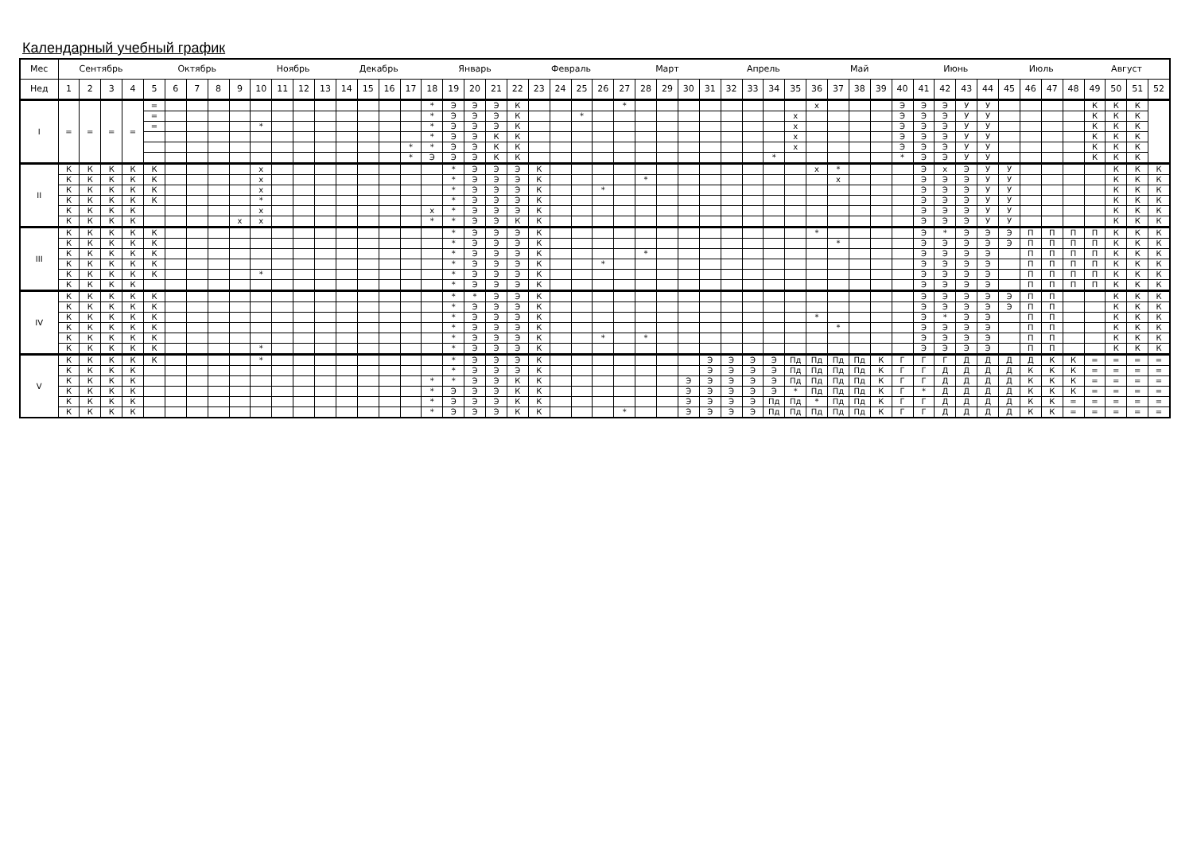Календарный учебный график
| Мес | Сентябрь | | | | Октябрь | | | | | Ноябрь | | | | Декабрь | | | | Январь | | | | | Февраль | | | | Март | | | | | Апрель | | | | Май | | | | | Июнь | | | | Июль | | | | Август | | | |
| --- | --- | --- | --- | --- | --- | --- | --- | --- | --- | --- | --- | --- | --- | --- | --- | --- | --- | --- | --- | --- | --- | --- | --- | --- | --- | --- | --- | --- | --- | --- | --- | --- | --- | --- | --- | --- | --- | --- | --- | --- | --- | --- | --- | --- | --- | --- | --- | --- | --- | --- | --- | --- |
| Нед | 1 | 2 | 3 | 4 | 5 | 6 | 7 | 8 | 9 | 10 | 11 | 12 | 13 | 14 | 15 | 16 | 17 | 18 | 19 | 20 | 21 | 22 | 23 | 24 | 25 | 26 | 27 | 28 | 29 | 30 | 31 | 32 | 33 | 34 | 35 | 36 | 37 | 38 | 39 | 40 | 41 | 42 | 43 | 44 | 45 | 46 | 47 | 48 | 49 | 50 | 51 | 52 |
| I | = | = | = | = | = | | | | | | | | | | | | | * | Э | Э | Э | К | | | | | * | | | | | | | | | х | | | | Э | Э | Э | У | У | | | | | К | К | К | |
| | | | | | = | | | | | | | | | | | | | * | Э | Э | Э | К | | | * | | | | | | | | | | х | | | | | Э | Э | Э | У | У | | | | | К | К | К | |
| | | | | | = | | | | | * | | | | | | | | * | Э | Э | Э | К | | | | | | | | | | | | | х | | | | | Э | Э | Э | У | У | | | | | К | К | К | |
| | | | | | | | | | | | | | | | | | | * | Э | Э | К | К | | | | | | | | | | | | | х | | | | | Э | Э | Э | У | У | | | | | К | К | К | |
| | | | | | | | | | | | | | | | | | * | * | Э | Э | К | К | | | | | | | | | | | | | х | | | | | Э | Э | Э | У | У | | | | | К | К | К | |
| | | | | | | | | | | | | | | | | | * | Э | Э | Э | К | К | | | | | | | | | | | | * | | | | | | * | Э | Э | У | У | | | | | К | К | К | |
| II | К | К | К | К | К | | | | | х | | | | | | | | | * | Э | Э | Э | К | | | | | | | | | | | | | х | * | | | | Э | х | Э | У | У | | | | | К | К | К |
| | К | К | К | К | К | | | | | х | | | | | | | | | * | Э | Э | Э | К | | | | | * | | | | | | | | | х | | | | Э | Э | Э | У | У | | | | | К | К | К |
| | К | К | К | К | К | | | | | х | | | | | | | | | * | Э | Э | Э | К | | | * | | | | | | | | | | | | | | | Э | Э | Э | У | У | | | | | К | К | К |
| | К | К | К | К | К | | | | | * | | | | | | | | | * | Э | Э | Э | К | | | | | | | | | | | | | | | | | | Э | Э | Э | У | У | | | | | К | К | К |
| | К | К | К | К | | | | | | х | | | | | | | | х | * | Э | Э | Э | К | | | | | | | | | | | | | | | | | | Э | Э | Э | У | У | | | | | К | К | К |
| | К | К | К | К | | | | | х | х | | | | | | | | * | * | Э | Э | К | К | | | | | | | | | | | | | | | | | | Э | Э | Э | У | У | | | | | К | К | К |
| III | К | К | К | К | К | | | | | | | | | | | | | | * | Э | Э | Э | К | | | | | | | | | | | | | * | | | | | Э | * | Э | Э | Э | П | П | П | П | К | К | К |
| | К | К | К | К | К | | | | | | | | | | | | | | * | Э | Э | Э | К | | | | | | | | | | | | | | * | | | | Э | Э | Э | Э | Э | П | П | П | П | К | К | К |
| | К | К | К | К | К | | | | | | | | | | | | | | * | Э | Э | Э | К | | | | | * | | | | | | | | | | | | | Э | Э | Э | Э | | П | П | П | П | К | К | К |
| | К | К | К | К | К | | | | | | | | | | | | | | * | Э | Э | Э | К | | | * | | | | | | | | | | | | | | | Э | Э | Э | Э | | П | П | П | П | К | К | К |
| | К | К | К | К | К | | | | | * | | | | | | | | | * | Э | Э | Э | К | | | | | | | | | | | | | | | | | | Э | Э | Э | Э | | П | П | П | П | К | К | К |
| | К | К | К | К | | | | | | | | | | | | | | | * | Э | Э | Э | К | | | | | | | | | | | | | | | | | | Э | Э | Э | Э | | П | П | П | П | К | К | К |
| IV | К | К | К | К | К | | | | | | | | | | | | | | * | * | Э | Э | К | | | | | | | | | | | | | | | | | | Э | Э | Э | Э | Э | П | П | | | К | К | К |
| | К | К | К | К | К | | | | | | | | | | | | | | * | Э | Э | Э | К | | | | | | | | | | | | | | | | | | Э | Э | Э | Э | Э | П | П | | | К | К | К |
| | К | К | К | К | К | | | | | | | | | | | | | | * | Э | Э | Э | К | | | | | | | | | | | | | * | | | | | Э | * | Э | Э | | П | П | | | К | К | К |
| | К | К | К | К | К | | | | | | | | | | | | | | * | Э | Э | Э | К | | | | | | | | | | | | | | * | | | | Э | Э | Э | Э | | П | П | | | К | К | К |
| | К | К | К | К | К | | | | | | | | | | | | | | * | Э | Э | Э | К | | | * | | * | | | | | | | | | | | | | Э | Э | Э | Э | | П | П | | | К | К | К |
| | К | К | К | К | К | | | | | * | | | | | | | | | * | Э | Э | Э | К | | | | | | | | | | | | | | | | | | Э | Э | Э | Э | | П | П | | | К | К | К |
| V | К | К | К | К | К | | | | | * | | | | | | | | | * | Э | Э | Э | К | | | | | | | | Э | Э | Э | Э | Пд | Пд | Пд | Пд | К | Г | Г | Г | Д | Д | Д | Д | К | К | = | = | = | = |
| | К | К | К | К | | | | | | | | | | | | | | | * | Э | Э | Э | К | | | | | | | | Э | Э | Э | Э | Пд | Пд | Пд | Пд | К | Г | Г | Д | Д | Д | Д | К | К | К | = | = | = | = |
| | К | К | К | К | | | | | | | | | | | | | | * | * | Э | Э | К | К | | | | | | | Э | Э | Э | Э | Э | Пд | Пд | Пд | Пд | К | Г | Г | Д | Д | Д | Д | К | К | К | = | = | = | = |
| | К | К | К | К | | | | | | | | | | | | | | * | Э | Э | Э | К | К | | | | | | | Э | Э | Э | Э | Э | * | Пд | Пд | Пд | К | Г | * | Д | Д | Д | Д | К | К | К | = | = | = | = |
| | К | К | К | К | | | | | | | | | | | | | | * | Э | Э | Э | К | К | | | | | | | Э | Э | Э | Э | Пд | Пд | * | Пд | Пд | К | Г | Г | Д | Д | Д | Д | К | К | = | = | = | = | = |
| | К | К | К | К | | | | | | | | | | | | | | * | Э | Э | Э | К | К | | | | * | | | Э | Э | Э | Э | Пд | Пд | Пд | Пд | Пд | К | Г | Г | Д | Д | Д | Д | К | К | = | = | = | = | = |